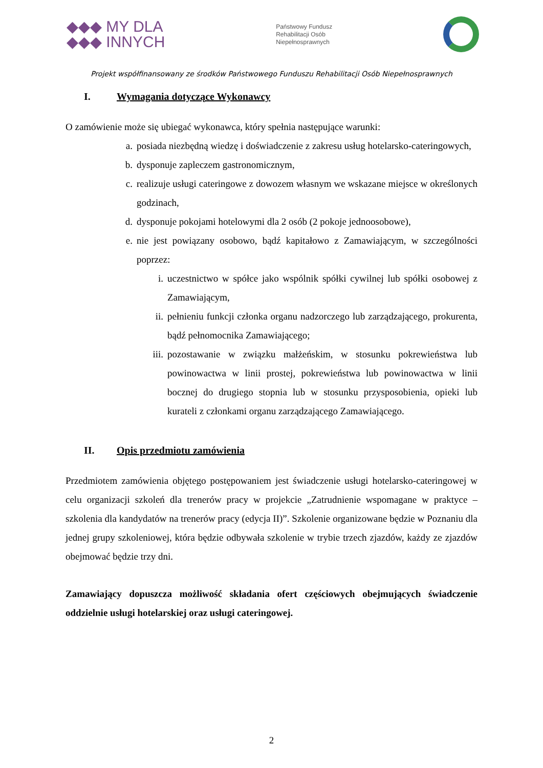◆◆◆ MY DLA
◆◆◆ INNYCH
Państwowy Fundusz
Rehabilitacji Osób
Niepełnosprawnych
Projekt współfinansowany ze środków Państwowego Funduszu Rehabilitacji Osób Niepełnosprawnych
I. Wymagania dotyczące Wykonawcy
O zamówienie może się ubiegać wykonawca, który spełnia następujące warunki:
a. posiada niezbędną wiedzę i doświadczenie z zakresu usług hotelarsko-cateringowych,
b. dysponuje zapleczem gastronomicznym,
c. realizuje usługi cateringowe z dowozem własnym we wskazane miejsce w określonych godzinach,
d. dysponuje pokojami hotelowymi dla 2 osób (2 pokoje jednoosobowe),
e. nie jest powiązany osobowo, bądź kapitałowo z Zamawiającym, w szczególności poprzez:
i. uczestnictwo w spółce jako wspólnik spółki cywilnej lub spółki osobowej z Zamawiającym,
ii. pełnieniu funkcji członka organu nadzorczego lub zarządzającego, prokurenta, bądź pełnomocnika Zamawiającego;
iii. pozostawanie w związku małżeńskim, w stosunku pokrewieństwa lub powinowactwa w linii prostej, pokrewieństwa lub powinowactwa w linii bocznej do drugiego stopnia lub w stosunku przysposobienia, opieki lub kurateli z członkami organu zarządzającego Zamawiającego.
II. Opis przedmiotu zamówienia
Przedmiotem zamówienia objętego postępowaniem jest świadczenie usługi hotelarsko-cateringowej w celu organizacji szkoleń dla trenerów pracy w projekcie „Zatrudnienie wspomagane w praktyce – szkolenia dla kandydatów na trenerów pracy (edycja II)”. Szkolenie organizowane będzie w Poznaniu dla jednej grupy szkoleniowej, która będzie odbywała szkolenie w trybie trzech zjazdów, każdy ze zjazdów obejmować będzie trzy dni.
Zamawiający dopuszcza możliwość składania ofert częściowych obejmujących świadczenie oddzielnie usługi hotelarskiej oraz usługi cateringowej.
2